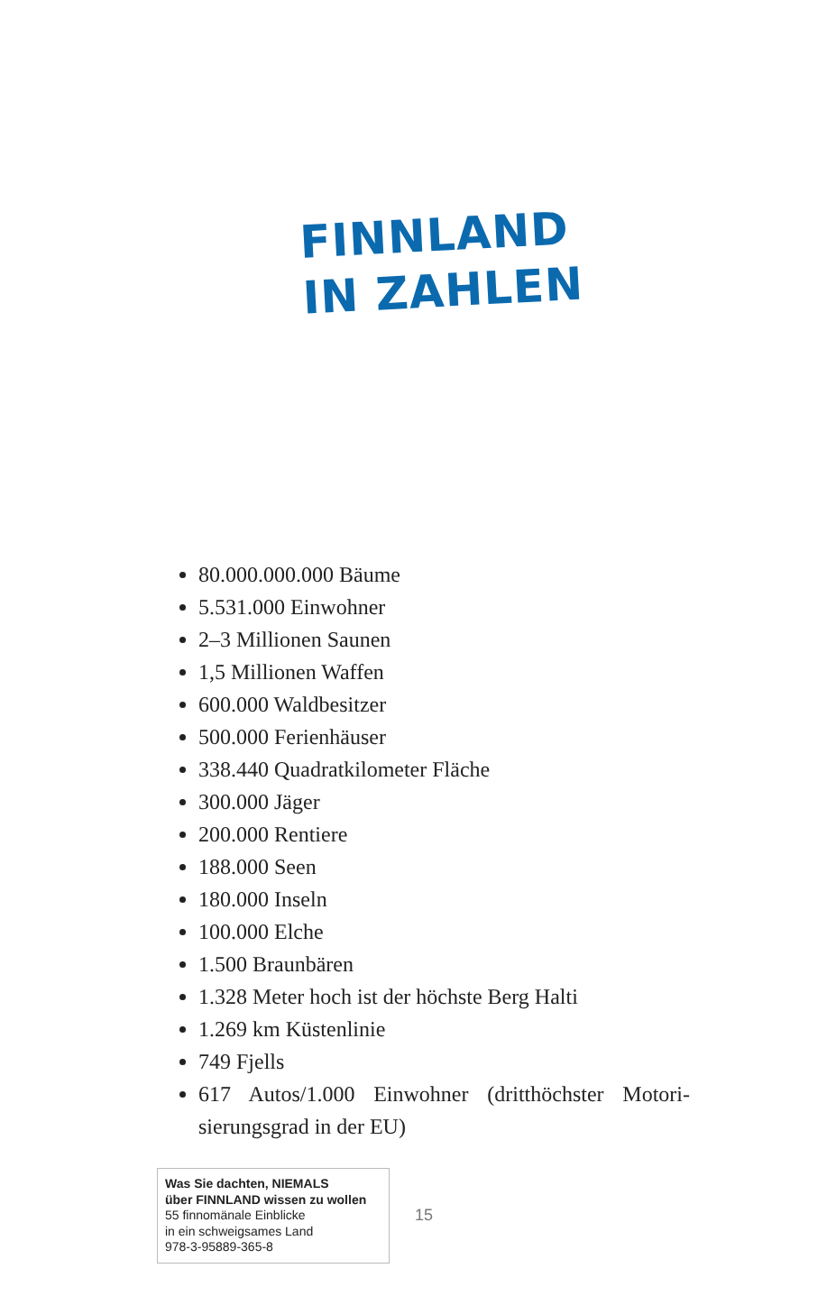FINNLAND
IN ZAHLEN
80.000.000.000 Bäume
5.531.000 Einwohner
2–3 Millionen Saunen
1,5 Millionen Waffen
600.000 Waldbesitzer
500.000 Ferienhäuser
338.440 Quadratkilometer Fläche
300.000 Jäger
200.000 Rentiere
188.000 Seen
180.000 Inseln
100.000 Elche
1.500 Braunbären
1.328 Meter hoch ist der höchste Berg Halti
1.269 km Küstenlinie
749 Fjells
617 Autos/1.000 Einwohner (dritthöchster Motori­sierungsgrad in der EU)
Was Sie dachten, NIEMALS
über FINNLAND wissen zu wollen
55 finnomänale Einblicke
in ein schweigsames Land
978-3-95889-365-8
15